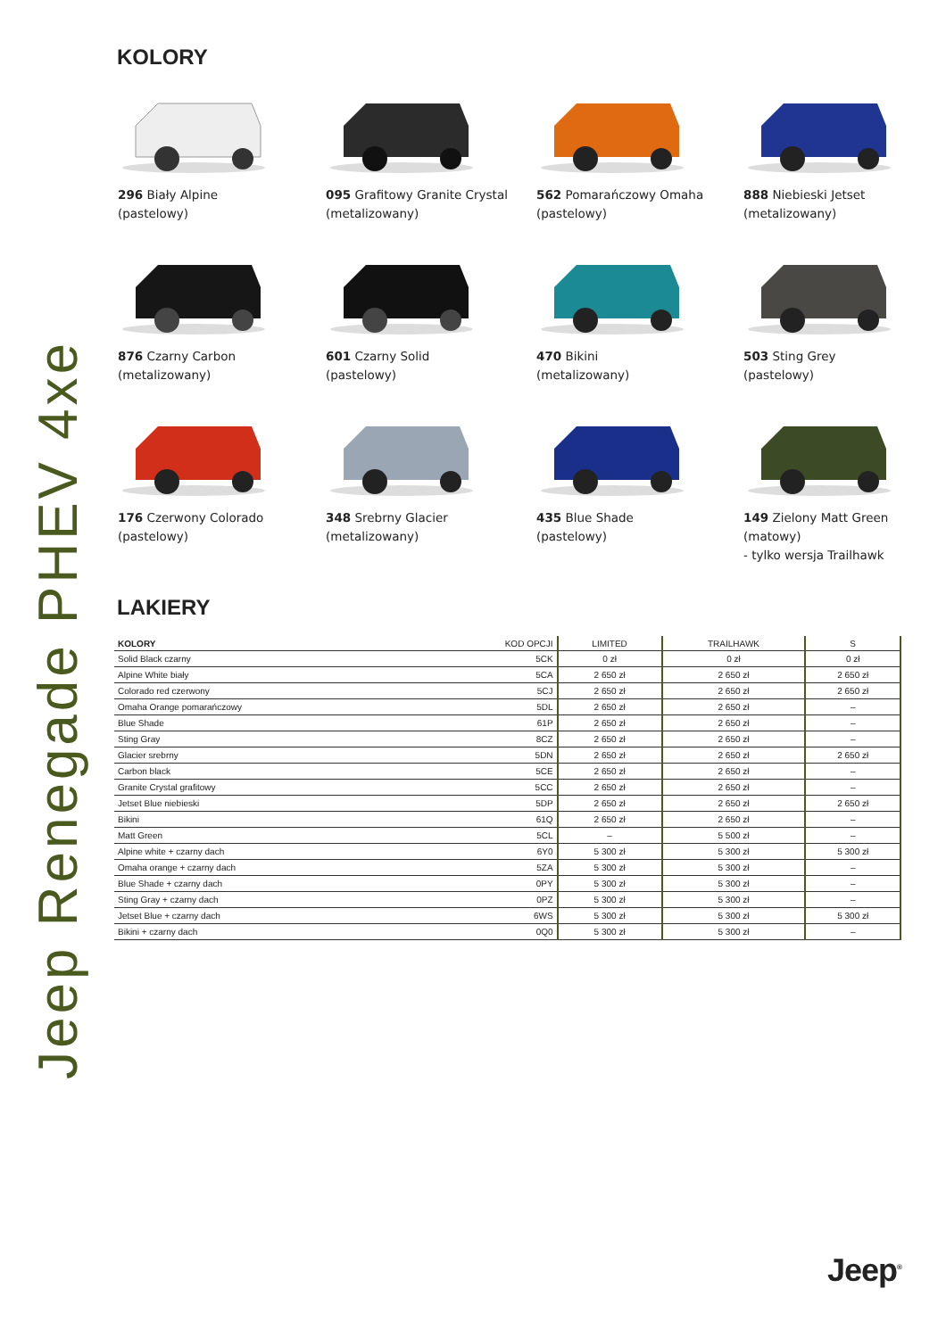Jeep Renegade PHEV 4xe
KOLORY
296 Biały Alpine
(pastelowy)
095 Grafitowy Granite Crystal
(metalizowany)
562 Pomarańczowy Omaha
(pastelowy)
888 Niebieski Jetset
(metalizowany)
876 Czarny Carbon
(metalizowany)
601 Czarny Solid
(pastelowy)
470 Bikini
(metalizowany)
503 Sting Grey
(pastelowy)
176 Czerwony Colorado
(pastelowy)
348 Srebrny Glacier
(metalizowany)
435 Blue Shade
(pastelowy)
149 Zielony Matt Green
(matowy)
- tylko wersja Trailhawk
LAKIERY
| KOLORY | KOD OPCJI | LIMITED | TRAILHAWK | S |
| --- | --- | --- | --- | --- |
| Solid Black czarny | 5CK | 0 zł | 0 zł | 0 zł |
| Alpine White biały | 5CA | 2 650 zł | 2 650 zł | 2 650 zł |
| Colorado red czerwony | 5CJ | 2 650 zł | 2 650 zł | 2 650 zł |
| Omaha Orange pomarańczowy | 5DL | 2 650 zł | 2 650 zł | – |
| Blue Shade | 61P | 2 650 zł | 2 650 zł | – |
| Sting Gray | 8CZ | 2 650 zł | 2 650 zł | – |
| Glacier srebrny | 5DN | 2 650 zł | 2 650 zł | 2 650 zł |
| Carbon black | 5CE | 2 650 zł | 2 650 zł | – |
| Granite Crystal grafitowy | 5CC | 2 650 zł | 2 650 zł | – |
| Jetset Blue niebieski | 5DP | 2 650 zł | 2 650 zł | 2 650 zł |
| Bikini | 61Q | 2 650 zł | 2 650 zł | – |
| Matt Green | 5CL | – | 5 500 zł | – |
| Alpine white + czarny dach | 6Y0 | 5 300 zł | 5 300 zł | 5 300 zł |
| Omaha orange + czarny dach | 5ZA | 5 300 zł | 5 300 zł | – |
| Blue Shade + czarny dach | 0PY | 5 300 zł | 5 300 zł | – |
| Sting Gray + czarny dach | 0PZ | 5 300 zł | 5 300 zł | – |
| Jetset Blue + czarny dach | 6WS | 5 300 zł | 5 300 zł | 5 300 zł |
| Bikini + czarny dach | 0Q0 | 5 300 zł | 5 300 zł | – |
Jeep<sup>®</sup>